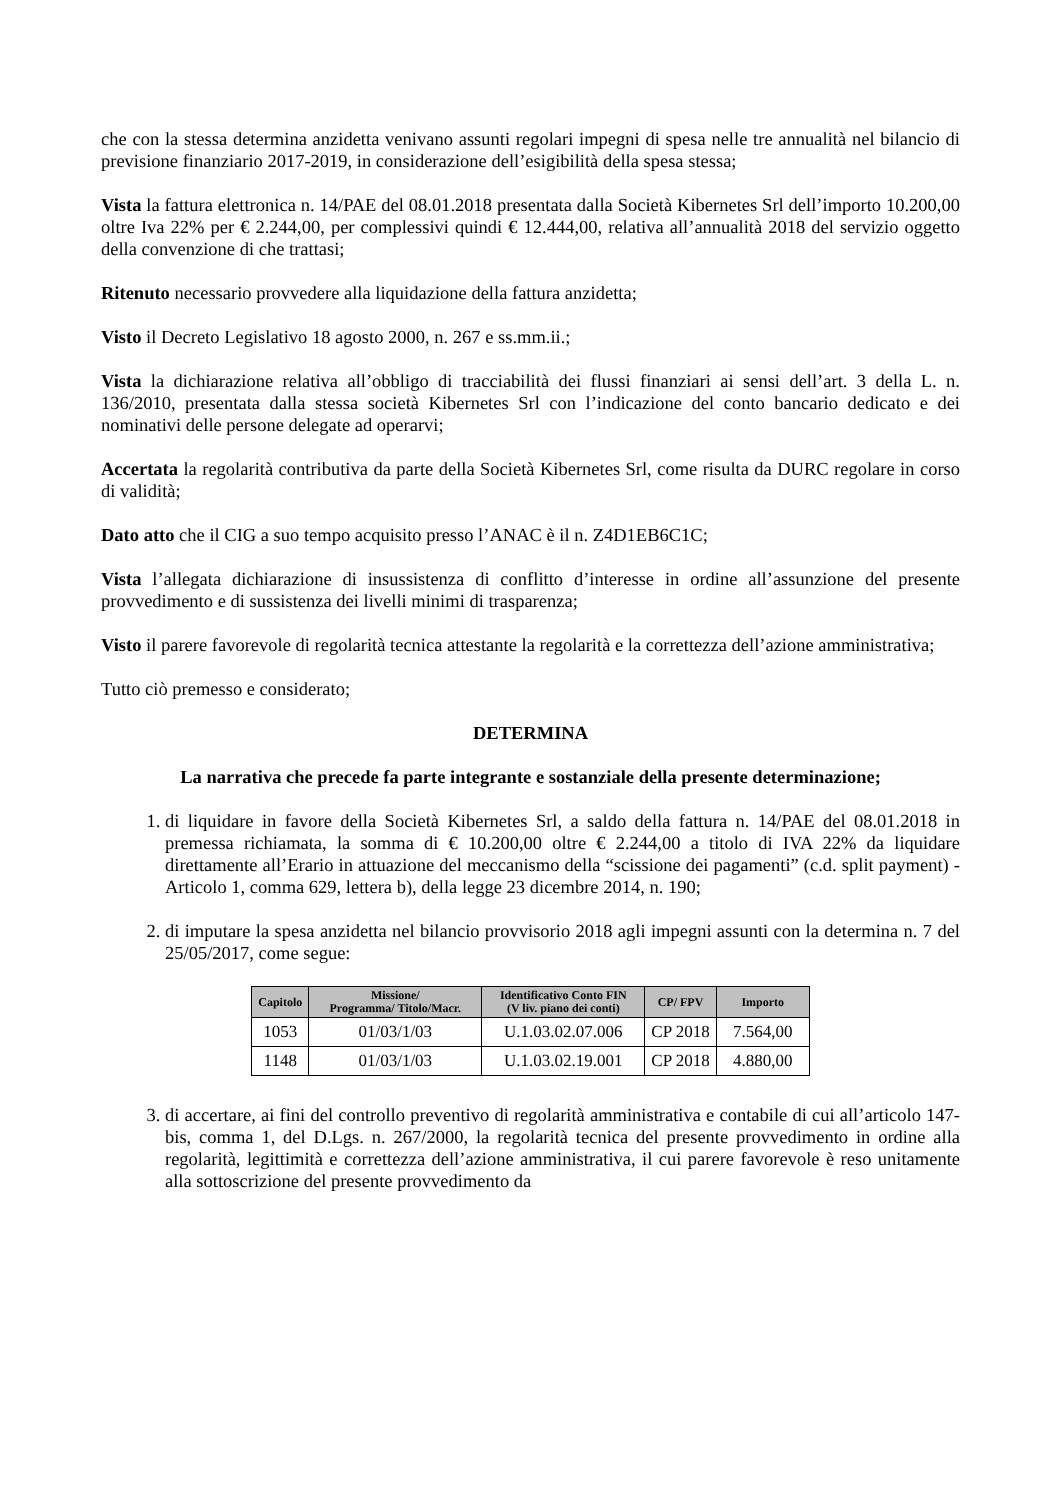che con la stessa determina anzidetta venivano assunti regolari impegni di spesa nelle tre annualità nel bilancio di previsione finanziario 2017-2019, in considerazione dell’esigibilità della spesa stessa;
Vista la fattura elettronica n. 14/PAE del 08.01.2018 presentata dalla Società Kibernetes Srl dell’importo 10.200,00 oltre Iva 22% per € 2.244,00, per complessivi quindi € 12.444,00, relativa all’annualità 2018 del servizio oggetto della convenzione di che trattasi;
Ritenuto necessario provvedere alla liquidazione della fattura anzidetta;
Visto il Decreto Legislativo 18 agosto 2000, n. 267 e ss.mm.ii.;
Vista la dichiarazione relativa all’obbligo di tracciabilità dei flussi finanziari ai sensi dell’art. 3 della L. n. 136/2010, presentata dalla stessa società Kibernetes Srl con l’indicazione del conto bancario dedicato e dei nominativi delle persone delegate ad operarvi;
Accertata la regolarità contributiva da parte della Società Kibernetes Srl, come risulta da DURC regolare in corso di validità;
Dato atto che il CIG a suo tempo acquisito presso l’ANAC è il n. Z4D1EB6C1C;
Vista l’allegata dichiarazione di insussistenza di conflitto d’interesse in ordine all’assunzione del presente provvedimento e di sussistenza dei livelli minimi di trasparenza;
Visto il parere favorevole di regolarità tecnica attestante la regolarità e la correttezza dell’azione amministrativa;
Tutto ciò premesso e considerato;
DETERMINA
La narrativa che precede fa parte integrante e sostanziale della presente determinazione;
1. di liquidare in favore della Società Kibernetes Srl, a saldo della fattura n. 14/PAE del 08.01.2018 in premessa richiamata, la somma di € 10.200,00 oltre € 2.244,00 a titolo di IVA 22% da liquidare direttamente all’Erario in attuazione del meccanismo della “scissione dei pagamenti” (c.d. split payment) - Articolo 1, comma 629, lettera b), della legge 23 dicembre 2014, n. 190;
2. di imputare la spesa anzidetta nel bilancio provvisorio 2018 agli impegni assunti con la determina n. 7 del 25/05/2017, come segue:
| Capitolo | Missione/ Programma/ Titolo/Macr. | Identificativo Conto FIN (V liv. piano dei conti) | CP/ FPV | Importo |
| --- | --- | --- | --- | --- |
| 1053 | 01/03/1/03 | U.1.03.02.07.006 | CP 2018 | 7.564,00 |
| 1148 | 01/03/1/03 | U.1.03.02.19.001 | CP 2018 | 4.880,00 |
3. di accertare, ai fini del controllo preventivo di regolarità amministrativa e contabile di cui all’articolo 147-bis, comma 1, del D.Lgs. n. 267/2000, la regolarità tecnica del presente provvedimento in ordine alla regolarità, legittimità e correttezza dell’azione amministrativa, il cui parere favorevole è reso unitamente alla sottoscrizione del presente provvedimento da